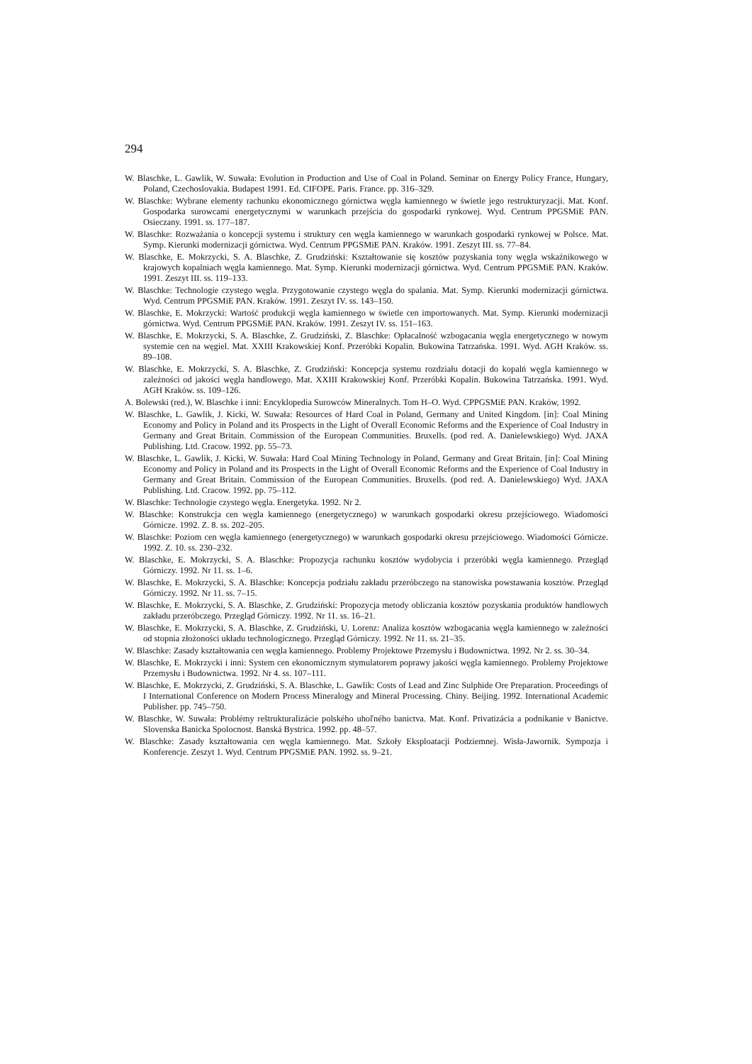294
W. Blaschke, L. Gawlik, W. Suwała: Evolution in Production and Use of Coal in Poland. Seminar on Energy Policy France, Hungary, Poland, Czechoslovakia. Budapest 1991. Ed. CIFOPE. Paris. France. pp. 316–329.
W. Blaschke: Wybrane elementy rachunku ekonomicznego górnictwa węgla kamiennego w świetle jego restrukturyzacji. Mat. Konf. Gospodarka surowcami energetycznymi w warunkach przejścia do gospodarki rynkowej. Wyd. Centrum PPGSMiE PAN. Osieczany. 1991. ss. 177–187.
W. Blaschke: Rozważania o koncepcji systemu i struktury cen węgla kamiennego w warunkach gospodarki rynkowej w Polsce. Mat. Symp. Kierunki modernizacji górnictwa. Wyd. Centrum PPGSMiE PAN. Kraków. 1991. Zeszyt III. ss. 77–84.
W. Blaschke, E. Mokrzycki, S. A. Blaschke, Z. Grudziński: Kształtowanie się kosztów pozyskania tony węgla wskaźnikowego w krajowych kopalniach węgla kamiennego. Mat. Symp. Kierunki modernizacji górnictwa. Wyd. Centrum PPGSMiE PAN. Kraków. 1991. Zeszyt III. ss. 119–133.
W. Blaschke: Technologie czystego węgla. Przygotowanie czystego węgla do spalania. Mat. Symp. Kierunki modernizacji górnictwa. Wyd. Centrum PPGSMiE PAN. Kraków. 1991. Zeszyt IV. ss. 143–150.
W. Blaschke, E. Mokrzycki: Wartość produkcji węgla kamiennego w świetle cen importowanych. Mat. Symp. Kierunki modernizacji górnictwa. Wyd. Centrum PPGSMiE PAN. Kraków. 1991. Zeszyt IV. ss. 151–163.
W. Blaschke, E. Mokrzycki, S. A. Blaschke, Z. Grudziński, Z. Blaschke: Opłacalność wzbogacania węgla energetycznego w nowym systemie cen na węgiel. Mat. XXIII Krakowskiej Konf. Przeróbki Kopalin. Bukowina Tatrzańska. 1991. Wyd. AGH Kraków. ss. 89–108.
W. Blaschke, E. Mokrzycki, S. A. Blaschke, Z. Grudziński: Koncepcja systemu rozdziału dotacji do kopalń węgla kamiennego w zależności od jakości węgla handlowego. Mat. XXIII Krakowskiej Konf. Przeróbki Kopalin. Bukowina Tatrzańska. 1991. Wyd. AGH Kraków. ss. 109–126.
A. Bolewski (red.), W. Blaschke i inni: Encyklopedia Surowców Mineralnych. Tom H–O. Wyd. CPPGSMiE PAN. Kraków, 1992.
W. Blaschke, L. Gawlik, J. Kicki, W. Suwała: Resources of Hard Coal in Poland, Germany and United Kingdom. [in]: Coal Mining Economy and Policy in Poland and its Prospects in the Light of Overall Economic Reforms and the Experience of Coal Industry in Germany and Great Britain. Commission of the European Communities. Bruxells. (pod red. A. Danielewskiego) Wyd. JAXA Publishing. Ltd. Cracow. 1992. pp. 55–73.
W. Blaschke, L. Gawlik, J. Kicki, W. Suwała: Hard Coal Mining Technology in Poland, Germany and Great Britain. [in]: Coal Mining Economy and Policy in Poland and its Prospects in the Light of Overall Economic Reforms and the Experience of Coal Industry in Germany and Great Britain. Commission of the European Communities. Bruxells. (pod red. A. Danielewskiego) Wyd. JAXA Publishing. Ltd. Cracow. 1992. pp. 75–112.
W. Blaschke: Technologie czystego węgla. Energetyka. 1992. Nr 2.
W. Blaschke: Konstrukcja cen węgla kamiennego (energetycznego) w warunkach gospodarki okresu przejściowego. Wiadomości Górnicze. 1992. Z. 8. ss. 202–205.
W. Blaschke: Poziom cen węgla kamiennego (energetycznego) w warunkach gospodarki okresu przejściowego. Wiadomości Górnicze. 1992. Z. 10. ss. 230–232.
W. Blaschke, E. Mokrzycki, S. A. Blaschke: Propozycja rachunku kosztów wydobycia i przeróbki węgla kamiennego. Przegląd Górniczy. 1992. Nr 11. ss. 1–6.
W. Blaschke, E. Mokrzycki, S. A. Blaschke: Koncepcja podziału zakładu przeróbczego na stanowiska powstawania kosztów. Przegląd Górniczy. 1992. Nr 11. ss. 7–15.
W. Blaschke, E. Mokrzycki, S. A. Blaschke, Z. Grudziński: Propozycja metody obliczania kosztów pozyskania produktów handlowych zakładu przeróbczego. Przegląd Górniczy. 1992. Nr 11. ss. 16–21.
W. Blaschke, E. Mokrzycki, S. A. Blaschke, Z. Grudziński, U. Lorenz: Analiza kosztów wzbogacania węgla kamiennego w zależności od stopnia złożoności układu technologicznego. Przegląd Górniczy. 1992. Nr 11. ss. 21–35.
W. Blaschke: Zasady kształtowania cen węgla kamiennego. Problemy Projektowe Przemysłu i Budownictwa. 1992. Nr 2. ss. 30–34.
W. Blaschke, E. Mokrzycki i inni: System cen ekonomicznym stymulatorem poprawy jakości węgla kamiennego. Problemy Projektowe Przemysłu i Budownictwa. 1992. Nr 4. ss. 107–111.
W. Blaschke, E. Mokrzycki, Z. Grudziński, S. A. Blaschke, L. Gawlik: Costs of Lead and Zinc Sulphide Ore Preparation. Proceedings of I International Conference on Modern Process Mineralogy and Mineral Processing. Chiny. Beijing. 1992. International Academic Publisher. pp. 745–750.
W. Blaschke, W. Suwała: Problémy reštrukturalizácie polského uhoľného banictva. Mat. Konf. Privatizácia a podnikanie v Banictve. Slovenska Banicka Spolocnost. Banská Bystrica. 1992. pp. 48–57.
W. Blaschke: Zasady kształtowania cen węgla kamiennego. Mat. Szkoły Eksploatacji Podziemnej. Wisła-Jawornik. Sympozja i Konferencje. Zeszyt 1. Wyd. Centrum PPGSMiE PAN. 1992. ss. 9–21.